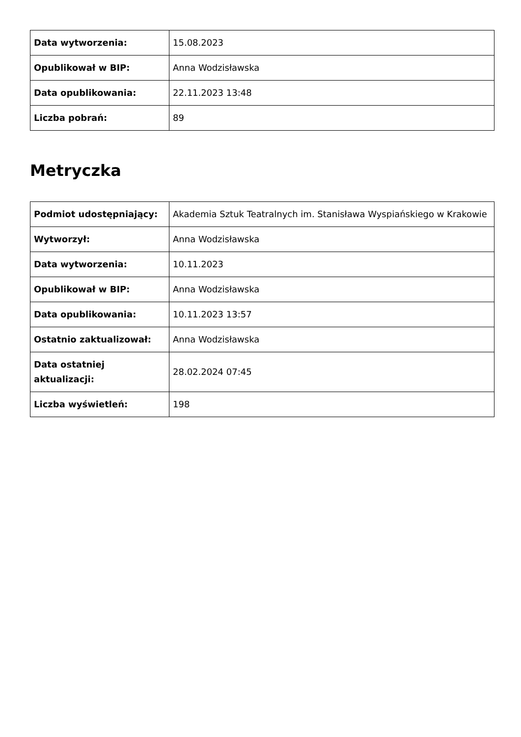| Data wytworzenia: | 15.08.2023 |
| Opublikował w BIP: | Anna Wodzisławska |
| Data opublikowania: | 22.11.2023 13:48 |
| Liczba pobrań: | 89 |
Metryczka
| Podmiot udostępniający: | Akademia Sztuk Teatralnych im. Stanisława Wyspiańskiego w Krakowie |
| Wytworzył: | Anna Wodzisławska |
| Data wytworzenia: | 10.11.2023 |
| Opublikował w BIP: | Anna Wodzisławska |
| Data opublikowania: | 10.11.2023 13:57 |
| Ostatnio zaktualizował: | Anna Wodzisławska |
| Data ostatniej aktualizacji: | 28.02.2024 07:45 |
| Liczba wyświetleń: | 198 |